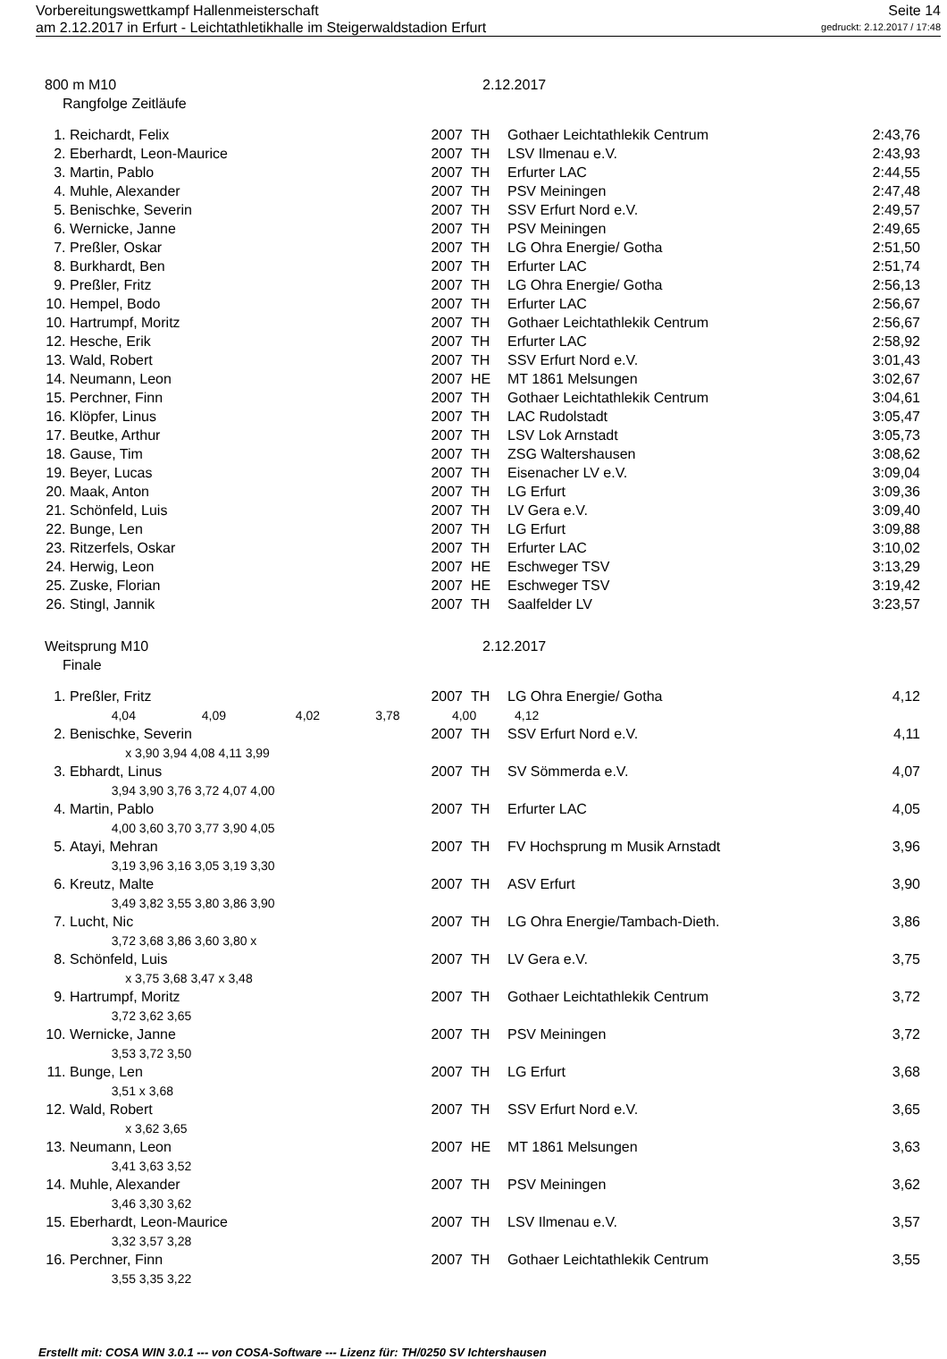Vorbereitungswettkampf Hallenmeisterschaft Seite 14
am 2.12.2017 in Erfurt - Leichtathletikhalle im Steigerwaldstadion Erfurt gedruckt: 2.12.2017 / 17:48
800 m M10 2.12.2017
Rangfolge Zeitläufe
| 1. | Reichardt, Felix | 2007 | TH | Gothaer Leichtathlekik Centrum | 2:43,76 |
| 2. | Eberhardt, Leon-Maurice | 2007 | TH | LSV Ilmenau e.V. | 2:43,93 |
| 3. | Martin, Pablo | 2007 | TH | Erfurter LAC | 2:44,55 |
| 4. | Muhle, Alexander | 2007 | TH | PSV Meiningen | 2:47,48 |
| 5. | Benischke, Severin | 2007 | TH | SSV Erfurt Nord e.V. | 2:49,57 |
| 6. | Wernicke, Janne | 2007 | TH | PSV Meiningen | 2:49,65 |
| 7. | Preßler, Oskar | 2007 | TH | LG Ohra Energie/ Gotha | 2:51,50 |
| 8. | Burkhardt, Ben | 2007 | TH | Erfurter LAC | 2:51,74 |
| 9. | Preßler, Fritz | 2007 | TH | LG Ohra Energie/ Gotha | 2:56,13 |
| 10. | Hempel, Bodo | 2007 | TH | Erfurter LAC | 2:56,67 |
| 10. | Hartrumpf, Moritz | 2007 | TH | Gothaer Leichtathlekik Centrum | 2:56,67 |
| 12. | Hesche, Erik | 2007 | TH | Erfurter LAC | 2:58,92 |
| 13. | Wald, Robert | 2007 | TH | SSV Erfurt Nord e.V. | 3:01,43 |
| 14. | Neumann, Leon | 2007 | HE | MT 1861 Melsungen | 3:02,67 |
| 15. | Perchner, Finn | 2007 | TH | Gothaer Leichtathlekik Centrum | 3:04,61 |
| 16. | Klöpfer, Linus | 2007 | TH | LAC Rudolstadt | 3:05,47 |
| 17. | Beutke, Arthur | 2007 | TH | LSV Lok Arnstadt | 3:05,73 |
| 18. | Gause, Tim | 2007 | TH | ZSG Waltershausen | 3:08,62 |
| 19. | Beyer, Lucas | 2007 | TH | Eisenacher LV e.V. | 3:09,04 |
| 20. | Maak, Anton | 2007 | TH | LG Erfurt | 3:09,36 |
| 21. | Schönfeld, Luis | 2007 | TH | LV Gera e.V. | 3:09,40 |
| 22. | Bunge, Len | 2007 | TH | LG Erfurt | 3:09,88 |
| 23. | Ritzerfels, Oskar | 2007 | TH | Erfurter LAC | 3:10,02 |
| 24. | Herwig, Leon | 2007 | HE | Eschweger TSV | 3:13,29 |
| 25. | Zuske, Florian | 2007 | HE | Eschweger TSV | 3:19,42 |
| 26. | Stingl, Jannik | 2007 | TH | Saalfelder LV | 3:23,57 |
Weitsprung M10 2.12.2017
Finale
| 1. | Preßler, Fritz | 2007 | TH | LG Ohra Energie/ Gotha | 4,12 |
| | 4,04 4,09 4,02 3,78 4,00 4,12 | | | | |
| 2. | Benischke, Severin | 2007 | TH | SSV Erfurt Nord e.V. | 4,11 |
| | x 3,90 3,94 4,08 4,11 3,99 | | | | |
| 3. | Ebhardt, Linus | 2007 | TH | SV Sömmerda e.V. | 4,07 |
| | 3,94 3,90 3,76 3,72 4,07 4,00 | | | | |
| 4. | Martin, Pablo | 2007 | TH | Erfurter LAC | 4,05 |
| | 4,00 3,60 3,70 3,77 3,90 4,05 | | | | |
| 5. | Atayi, Mehran | 2007 | TH | FV Hochsprung m Musik Arnstadt | 3,96 |
| | 3,19 3,96 3,16 3,05 3,19 3,30 | | | | |
| 6. | Kreutz, Malte | 2007 | TH | ASV Erfurt | 3,90 |
| | 3,49 3,82 3,55 3,80 3,86 3,90 | | | | |
| 7. | Lucht, Nic | 2007 | TH | LG Ohra Energie/Tambach-Dieth. | 3,86 |
| | 3,72 3,68 3,86 3,60 3,80 x | | | | |
| 8. | Schönfeld, Luis | 2007 | TH | LV Gera e.V. | 3,75 |
| | x 3,75 3,68 3,47 x 3,48 | | | | |
| 9. | Hartrumpf, Moritz | 2007 | TH | Gothaer Leichtathlekik Centrum | 3,72 |
| | 3,72 3,62 3,65 | | | | |
| 10. | Wernicke, Janne | 2007 | TH | PSV Meiningen | 3,72 |
| | 3,53 3,72 3,50 | | | | |
| 11. | Bunge, Len | 2007 | TH | LG Erfurt | 3,68 |
| | 3,51 x 3,68 | | | | |
| 12. | Wald, Robert | 2007 | TH | SSV Erfurt Nord e.V. | 3,65 |
| | x 3,62 3,65 | | | | |
| 13. | Neumann, Leon | 2007 | HE | MT 1861 Melsungen | 3,63 |
| | 3,41 3,63 3,52 | | | | |
| 14. | Muhle, Alexander | 2007 | TH | PSV Meiningen | 3,62 |
| | 3,46 3,30 3,62 | | | | |
| 15. | Eberhardt, Leon-Maurice | 2007 | TH | LSV Ilmenau e.V. | 3,57 |
| | 3,32 3,57 3,28 | | | | |
| 16. | Perchner, Finn | 2007 | TH | Gothaer Leichtathlekik Centrum | 3,55 |
| | 3,55 3,35 3,22 | | | | |
Erstellt mit: COSA WIN 3.0.1 --- von COSA-Software --- Lizenz für: TH/0250 SV Ichtershausen